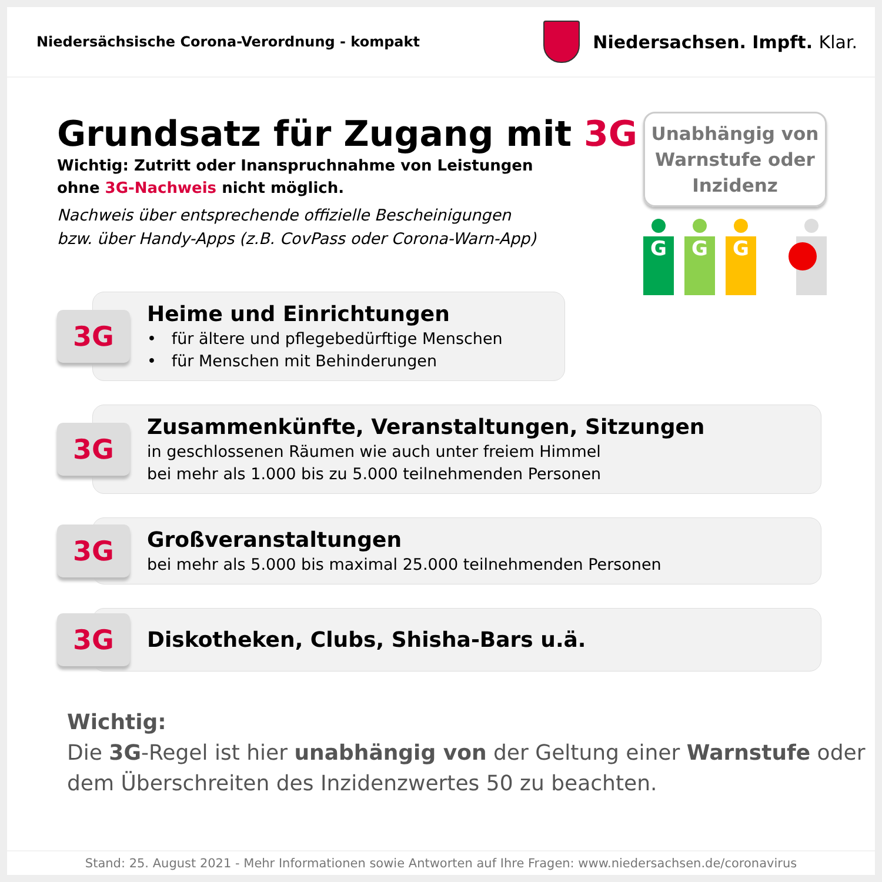Niedersächsische Corona-Verordnung - kompakt
Niedersachsen. Impft. Klar.
Grundsatz für Zugang mit 3G
Wichtig: Zutritt oder Inanspruchnahme von Leistungen
ohne 3G-Nachweis nicht möglich.
Nachweis über entsprechende offizielle Bescheinigungen
bzw. über Handy-Apps (z.B. CovPass oder Corona-Warn-App)
Unabhängig von
Warnstufe oder
Inzidenz
G G G
3G
Heime und Einrichtungen
• für ältere und pflegebedürftige Menschen
• für Menschen mit Behinderungen
3G
Zusammenkünfte, Veranstaltungen, Sitzungen
in geschlossenen Räumen wie auch unter freiem Himmel
bei mehr als 1.000 bis zu 5.000 teilnehmenden Personen
3G
Großveranstaltungen
bei mehr als 5.000 bis maximal 25.000 teilnehmenden Personen
3G
Diskotheken, Clubs, Shisha-Bars u.ä.
Wichtig:
Die 3G-Regel ist hier unabhängig von der Geltung einer Warnstufe oder
dem Überschreiten des Inzidenzwertes 50 zu beachten.
Stand: 25. August 2021 - Mehr Informationen sowie Antworten auf Ihre Fragen: www.niedersachsen.de/coronavirus